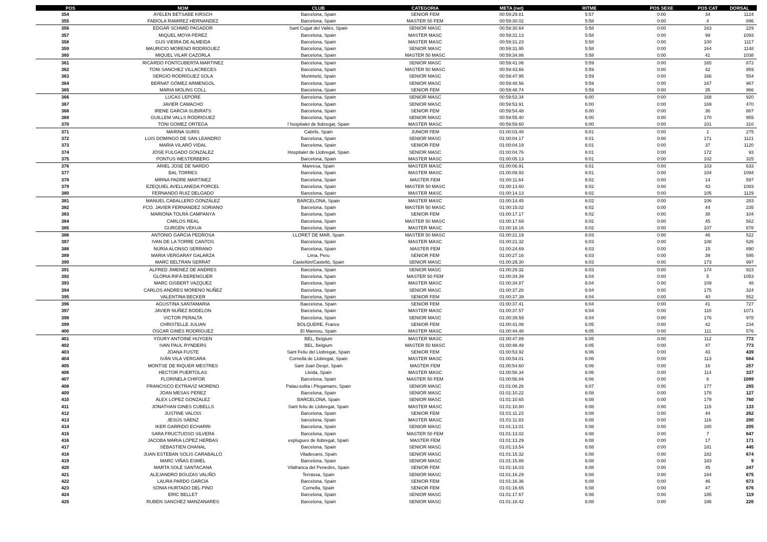| POS | NOM | CLUB | CATEGORIA | META (net) | RITME | POS SEXE | POS CAT | DORSAL |
| --- | --- | --- | --- | --- | --- | --- | --- | --- |
| 354 | AYELEN BETSABE KIRSCH | Barcelona, Spain | SENIOR FEM | 00:59:29.81 | 5:57 | 0:00 | 34 | 1124 |
| 355 | FABIOLA RAMIREZ HERNANDEZ | Barcelona, Spain | MASTER 50 FEM | 00:59:30.02 | 5:58 | 0:00 | 4 | 896 |
| 356 | EDGAR SCHMID PAGADOR | Sant Cugat del Vallès, Spain | SENIOR MASC | 00:59:30.64 | 5:58 | 0:00 | 163 | 229 |
| 357 | MIQUEL MOYA PÉREZ | Barcelona, Spain | MASTER MASC | 00:59:31.13 | 5:58 | 0:00 | 99 | 1093 |
| 358 | GUS VIEIRA DE ALMEIDA | Barcelona, Spain | MASTER MASC | 00:59:31.23 | 5:58 | 0:00 | 100 | 1117 |
| 359 | MAURICIO MORENO RODRIGUEZ | Barcelona, Spain | SENIOR MASC | 00:59:31.95 | 5:58 | 0:00 | 164 | 1148 |
| 360 | MIQUEL VILAR CAZORLA | Barcelona, Spain | MASTER 50 MASC | 00:59:34.86 | 5:58 | 0:00 | 41 | 1038 |
| 361 | RICARDO FONTCUBERTA MARTINEZ | Barcelona, Spain | SENIOR MASC | 00:59:41.06 | 5:59 | 0:00 | 165 | 872 |
| 362 | TONI SANCHEZ VILLACRECES | Barcelona, Spain | MASTER 50 MASC | 00:59:43.66 | 5:59 | 0:00 | 42 | 959 |
| 363 | SERGIO RODRÍGUEZ SOLA | Montmeló, Spain | SENIOR MASC | 00:59:47.95 | 5:59 | 0:00 | 166 | 554 |
| 364 | BERNAT GÓMEZ ARMENGOL | Barcelona, Spain | SENIOR MASC | 00:59:48.56 | 5:59 | 0:00 | 167 | 967 |
| 365 | MARIA MOLINS COLL | Barcelona, Spain | SENIOR FEM | 00:59:48.74 | 5:59 | 0:00 | 35 | 966 |
| 366 | LUCAS LEPORE | Barcelona, Spain | SENIOR MASC | 00:59:53.34 | 6:00 | 0:00 | 168 | 920 |
| 367 | JAVIER CAMACHO | Barcelona, Spain | SENIOR MASC | 00:59:53.91 | 6:00 | 0:00 | 169 | 470 |
| 368 | IRENE GARCIA SUBIRATS | Barcelona, Spain | SENIOR FEM | 00:59:54.48 | 6:00 | 0:00 | 36 | 887 |
| 369 | GUILLEM VALLS RODRIGUEZ | Barcelona, Spain | SENIOR MASC | 00:59:55.40 | 6:00 | 0:00 | 170 | 955 |
| 370 | TONI GOMEZ ORTEGA | l´hospitalet de llobregat, Spain | MASTER MASC | 00:59:59.60 | 6:00 | 0:00 | 101 | 310 |
| 371 | MARINA SURÍS | Cabrils, Spain | JUNIOR FEM | 01:00:03.48 | 6:01 | 0:00 | 1 | 275 |
| 372 | LUIS DOMINGO DE SAN LEANDRO | Barcelona, Spain | SENIOR MASC | 01:00:04.17 | 6:01 | 0:00 | 171 | 1121 |
| 373 | MARIA VILARÓ VIDAL | Barcelona, Spain | SENIOR FEM | 01:00:04.19 | 6:01 | 0:00 | 37 | 1120 |
| 374 | JOSE FULGADO GONZÁLEZ | Hospitalet de Llobregat, Spain | SENIOR MASC | 01:00:04.76 | 6:01 | 0:00 | 172 | 93 |
| 375 | PONTUS WESTERBERG | Barcelona, Spain | MASTER MASC | 01:00:05.13 | 6:01 | 0:00 | 102 | 325 |
| 376 | ARIEL JOSE DE NARDO | Manresa, Spain | MASTER MASC | 01:00:06.91 | 6:01 | 0:00 | 103 | 633 |
| 377 | BAL TORRES | Barcelona, Spain | MASTER MASC | 01:00:09.93 | 6:01 | 0:00 | 104 | 1094 |
| 378 | MIRNA PADRE MARTINEZ | Barcelona, Spain | MASTER FEM | 01:00:11.64 | 6:02 | 0:00 | 14 | 597 |
| 379 | EZEQUIEL AVELLANEDA PORCEL | Barcelona, Spain | MASTER 50 MASC | 01:00:13.60 | 6:02 | 0:00 | 43 | 1083 |
| 380 | FERNANDO RUIZ DELGADO | Barcelona, Spain | MASTER MASC | 01:00:14.13 | 6:02 | 0:00 | 105 | 1129 |
| 381 | MANUEL CABALLERO GONZÁLEZ | BARCELONA, Spain | MASTER MASC | 01:00:14.45 | 6:02 | 0:00 | 106 | 283 |
| 382 | FCO. JAVIER FERNANDEZ SORIANO | Barcelona, Spain | MASTER 50 MASC | 01:00:15.02 | 6:02 | 0:00 | 44 | 235 |
| 383 | MARIONA TOLRÀ CAMPANYÀ | Barcelona, Spain | SENIOR FEM | 01:00:17.17 | 6:02 | 0:00 | 38 | 104 |
| 384 | CARLOS REAL | Barcelona, Spain | MASTER 50 MASC | 01:00:17.69 | 6:02 | 0:00 | 45 | 562 |
| 385 | GURGEN VEKUA | Barcelona, Spain | MASTER MASC | 01:00:18.16 | 6:02 | 0:00 | 107 | 878 |
| 386 | ANTONIO GARCIA PEDROSA | LLORET DE MAR, Spain | MASTER 50 MASC | 01:00:21.19 | 6:03 | 0:00 | 46 | 522 |
| 387 | IVAN DE LA TORRE CANTOS | Barcelona, Spain | MASTER MASC | 01:00:21.32 | 6:03 | 0:00 | 108 | 526 |
| 388 | NÚRIA ALONSO SERRANO | Barcelona, Spain | MASTER FEM | 01:00:24.69 | 6:03 | 0:00 | 15 | 890 |
| 389 | MARIA VERGARAY GALARZA | Lima, Peru | SENIOR FEM | 01:00:27.16 | 6:03 | 0:00 | 39 | 595 |
| 390 | MARC BELTRAN SERRAT | Castellón/Castelló, Spain | SENIOR MASC | 01:00:29.30 | 6:03 | 0:00 | 173 | 997 |
| 391 | ALFRED JIMENEZ DE ANDRES | Barcelona, Spain | SENIOR MASC | 01:00:29.32 | 6:03 | 0:00 | 174 | 923 |
| 392 | GLÒRIA RIFÀ BERENGUER | Barcelona, Spain | MASTER 50 FEM | 01:00:34.39 | 6:04 | 0:00 | 5 | 1053 |
| 393 | MARC GISBERT VAZQUEZ | Barcelona, Spain | MASTER MASC | 01:00:34.87 | 6:04 | 0:00 | 109 | 48 |
| 394 | CARLOS ANDRES MORENO NUÑEZ | Barcelona, Spain | SENIOR MASC | 01:00:37.28 | 6:04 | 0:00 | 175 | 324 |
| 395 | VALENTINA BECKER | Barcelona, Spain | SENIOR FEM | 01:00:37.39 | 6:04 | 0:00 | 40 | 552 |
| 396 | AGUSTINA SANTAMARIA | Baecelona, Spain | SENIOR FEM | 01:00:37.41 | 6:04 | 0:00 | 41 | 727 |
| 397 | JAVIER NUÑEZ BODELON | Barcelona, Spain | MASTER MASC | 01:00:37.57 | 6:04 | 0:00 | 110 | 1071 |
| 398 | VICTOR PERALTA | Barcelona, Spain | SENIOR MASC | 01:00:39.59 | 6:04 | 0:00 | 176 | 978 |
| 399 | CHRISTELLE JULIAN | BOLQUERE, France | SENIOR FEM | 01:00:41.08 | 6:05 | 0:00 | 42 | 234 |
| 400 | OSCAR GINÉS RODRÍGUEZ | El Masnou, Spain | MASTER MASC | 01:00:44.48 | 6:05 | 0:00 | 111 | 576 |
| 401 | YOURY ANTOINE HUYGEN | BEL, Belgium | MASTER MASC | 01:00:47.89 | 6:05 | 0:00 | 112 | 772 |
| 402 | IVAN PAUL RYNDERS | BEL, Belgium | MASTER 50 MASC | 01:00:48.49 | 6:05 | 0:00 | 47 | 773 |
| 403 | JOANA FUSTE | Sant Feliu del Llobregat, Spain | SENIOR FEM | 01:00:53.92 | 6:06 | 0:00 | 43 | 439 |
| 404 | IVÁN VILA VERGARA | Cornellà de Llobregat, Spain | MASTER MASC | 01:00:54.01 | 6:06 | 0:00 | 113 | 684 |
| 405 | MONTSE DE RIQUER MESTRES | Sant Joan Despí, Spain | MASTER FEM | 01:00:54.60 | 6:06 | 0:00 | 16 | 257 |
| 406 | HECTOR PUERTOLAS | Lleida, Spain | MASTER MASC | 01:00:56.34 | 6:06 | 0:00 | 114 | 337 |
| 407 | FLORINELA CHIFOR | Barcelona, Spain | MASTER 50 FEM | 01:00:56.84 | 6:06 | 0:00 | 6 | 1089 |
| 408 | FRANCISCO EXTRAVIZ MORENO | Palau-solita i Plegamans, Spain | SENIOR MASC | 01:01:08.26 | 6:07 | 0:00 | 177 | 265 |
| 409 | JOAN MESAS PÉREZ | Barcelona, Spain | SENIOR MASC | 01:01:10.22 | 6:08 | 0:00 | 178 | 127 |
| 410 | ÀLEX LOPEZ GONZALEZ | BARCELONA, Spain | SENIOR MASC | 01:01:10.65 | 6:08 | 0:00 | 179 | 760 |
| 411 | JONATHAN GINES CUBELLS | Sant feliu de Llobregat, Spain | MASTER MASC | 01:01:10.80 | 6:08 | 0:00 | 115 | 133 |
| 412 | JUSTINE VALOIS | Barcelona, Spain | SENIOR FEM | 01:01:11.23 | 6:08 | 0:00 | 44 | 262 |
| 413 | JESÚS SÁENZ | barcelona, Spain | MASTER MASC | 01:01:11.83 | 6:08 | 0:00 | 116 | 200 |
| 414 | IKER GARRIDO ECHARRI | Barcelona, Spain | SENIOR MASC | 01:01:13.01 | 6:08 | 0:00 | 180 | 205 |
| 415 | SARA FRUCTUOSO SILVERA | Barcelona, Spain | MASTER 50 FEM | 01:01:13.02 | 6:08 | 0:00 | 7 | 647 |
| 416 | JACOBA MARIA LOPEZ HERBAS | esplugues de llobregat, Spain | MASTER FEM | 01:01:13.29 | 6:08 | 0:00 | 17 | 171 |
| 417 | SÉBASTIEN CHANAL | Barcelona, Spain | SENIOR MASC | 01:01:13.54 | 6:08 | 0:00 | 181 | 445 |
| 418 | JUAN ESTEBAN SOLIS CARABALLO | Viladecans, Spain | SENIOR MASC | 01:01:15.32 | 6:08 | 0:00 | 182 | 674 |
| 419 | MARC VIÑAS ESMEL | Barcelona, Spain | SENIOR MASC | 01:01:15.88 | 6:08 | 0:00 | 183 | 9 |
| 420 | MARTA SOLÉ SANTACANA | Vilafranca del Penedès, Spain | SENIOR FEM | 01:01:16.03 | 6:08 | 0:00 | 45 | 247 |
| 421 | ALEJANDRO BOUZAS VALIÑO | Terrassa, Spain | SENIOR MASC | 01:01:16.29 | 6:08 | 0:00 | 184 | 675 |
| 422 | LAURA PARDO GARCÍA | Barcelona, Spain | SENIOR FEM | 01:01:16.36 | 6:08 | 0:00 | 46 | 673 |
| 423 | SONIA HURTADO DEL PINO | Cornella, Spain | SENIOR FEM | 01:01:16.65 | 6:08 | 0:00 | 47 | 676 |
| 424 | ERIC BELLET | Barcelona, Spain | SENIOR MASC | 01:01:17.67 | 6:08 | 0:00 | 185 | 119 |
| 425 | RUBEN SANCHEZ MANZANARES | Barcelona, Spain | SENIOR MASC | 01:01:18.42 | 6:08 | 0:00 | 186 | 226 |